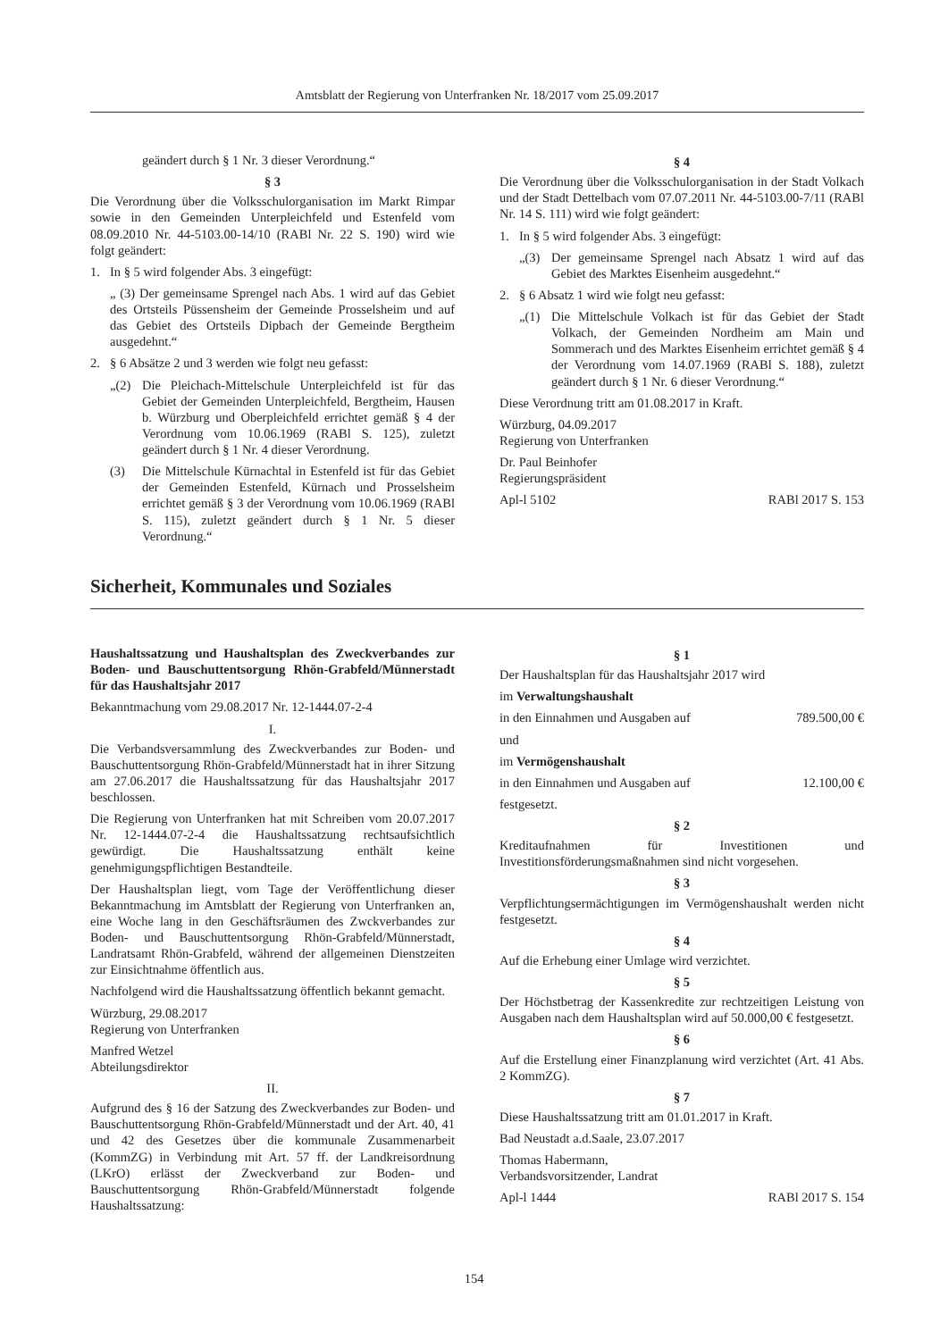Amtsblatt der Regierung von Unterfranken Nr. 18/2017 vom 25.09.2017
geändert durch § 1 Nr. 3 dieser Verordnung.“
§ 3
Die Verordnung über die Volksschulorganisation im Markt Rimpar sowie in den Gemeinden Unterpleichfeld und Estenfeld vom 08.09.2010 Nr. 44-5103.00-14/10 (RABl Nr. 22 S. 190) wird wie folgt geändert:
1. In § 5 wird folgender Abs. 3 eingefügt:
„ (3) Der gemeinsame Sprengel nach Abs. 1 wird auf das Gebiet des Ortsteils Püssensheim der Gemeinde Prosselsheim und auf das Gebiet des Ortsteils Dipbach der Gemeinde Bergtheim ausgedehnt.“
2. § 6 Absätze 2 und 3 werden wie folgt neu gefasst:
„(2) Die Pleichach-Mittelschule Unterpleichfeld ist für das Gebiet der Gemeinden Unterpleichfeld, Bergtheim, Hausen b. Würzburg und Oberpleichfeld errichtet gemäß § 4 der Verordnung vom 10.06.1969 (RABl S. 125), zuletzt geändert durch § 1 Nr. 4 dieser Verordnung.
(3) Die Mittelschule Kürnachtal in Estenfeld ist für das Gebiet der Gemeinden Estenfeld, Kürnach und Prosselsheim errichtet gemäß § 3 der Verordnung vom 10.06.1969 (RABl S. 115), zuletzt geändert durch § 1 Nr. 5 dieser Verordnung.“
§ 4
Die Verordnung über die Volksschulorganisation in der Stadt Volkach und der Stadt Dettelbach vom 07.07.2011 Nr. 44-5103.00-7/11 (RABl Nr. 14 S. 111) wird wie folgt geändert:
1. In § 5 wird folgender Abs. 3 eingefügt:
„(3) Der gemeinsame Sprengel nach Absatz 1 wird auf das Gebiet des Marktes Eisenheim ausgedehnt.“
2. § 6 Absatz 1 wird wie folgt neu gefasst:
„(1) Die Mittelschule Volkach ist für das Gebiet der Stadt Volkach, der Gemeinden Nordheim am Main und Sommerach und des Marktes Eisenheim errichtet gemäß § 4 der Verordnung vom 14.07.1969 (RABl S. 188), zuletzt geändert durch § 1 Nr. 6 dieser Verordnung.“
Diese Verordnung tritt am 01.08.2017 in Kraft.
Würzburg, 04.09.2017
Regierung von Unterfranken
Dr. Paul Beinhofer
Regierungspräsident
Apl-l 5102 RABl 2017 S. 153
Sicherheit, Kommunales und Soziales
Haushaltssatzung und Haushaltsplan des Zweckverbandes zur Boden- und Bauschuttentsorgung Rhön-Grabfeld/Münnerstadt für das Haushaltsjahr 2017
Bekanntmachung vom 29.08.2017 Nr. 12-1444.07-2-4
I.
Die Verbandsversammlung des Zweckverbandes zur Boden- und Bauschuttentsorgung Rhön-Grabfeld/Münnerstadt hat in ihrer Sitzung am 27.06.2017 die Haushaltssatzung für das Haushaltsjahr 2017 beschlossen.
Die Regierung von Unterfranken hat mit Schreiben vom 20.07.2017 Nr. 12-1444.07-2-4 die Haushaltssatzung rechtsaufsichtlich gewürdigt. Die Haushaltssatzung enthält keine genehmigungspflichtigen Bestandteile.
Der Haushaltsplan liegt, vom Tage der Veröffentlichung dieser Bekanntmachung im Amtsblatt der Regierung von Unterfranken an, eine Woche lang in den Geschäftsräumen des Zwckverbandes zur Boden- und Bauschuttentsorgung Rhön-Grabfeld/Münnerstadt, Landratsamt Rhön-Grabfeld, während der allgemeinen Dienstzeiten zur Einsichtnahme öffentlich aus.
Nachfolgend wird die Haushaltssatzung öffentlich bekannt gemacht.
Würzburg, 29.08.2017
Regierung von Unterfranken
Manfred Wetzel
Abteilungsdirektor
II.
Aufgrund des § 16 der Satzung des Zweckverbandes zur Boden- und Bauschuttentsorgung Rhön-Grabfeld/Münnerstadt und der Art. 40, 41 und 42 des Gesetzes über die kommunale Zusammenarbeit (KommZG) in Verbindung mit Art. 57 ff. der Landkreisordnung (LKrO) erlässt der Zweckverband zur Boden- und Bauschuttentsorgung Rhön-Grabfeld/Münnerstadt folgende Haushaltssatzung:
§ 1
Der Haushaltsplan für das Haushaltsjahr 2017 wird
im Verwaltungshaushalt
in den Einnahmen und Ausgaben auf 789.500,00 €
und
im Vermögenshaushalt
in den Einnahmen und Ausgaben auf 12.100,00 €
festgesetzt.
§ 2
Kreditaufnahmen für Investitionen und Investitionsförderungsmaßnahmen sind nicht vorgesehen.
§ 3
Verpflichtungsermächtigungen im Vermögenshaushalt werden nicht festgesetzt.
§ 4
Auf die Erhebung einer Umlage wird verzichtet.
§ 5
Der Höchstbetrag der Kassenkredite zur rechtzeitigen Leistung von Ausgaben nach dem Haushaltsplan wird auf 50.000,00 € festgesetzt.
§ 6
Auf die Erstellung einer Finanzplanung wird verzichtet (Art. 41 Abs. 2 KommZG).
§ 7
Diese Haushaltssatzung tritt am 01.01.2017 in Kraft.
Bad Neustadt a.d.Saale, 23.07.2017
Thomas Habermann,
Verbandsvorsitzender, Landrat
Apl-l 1444 RABl 2017 S. 154
154